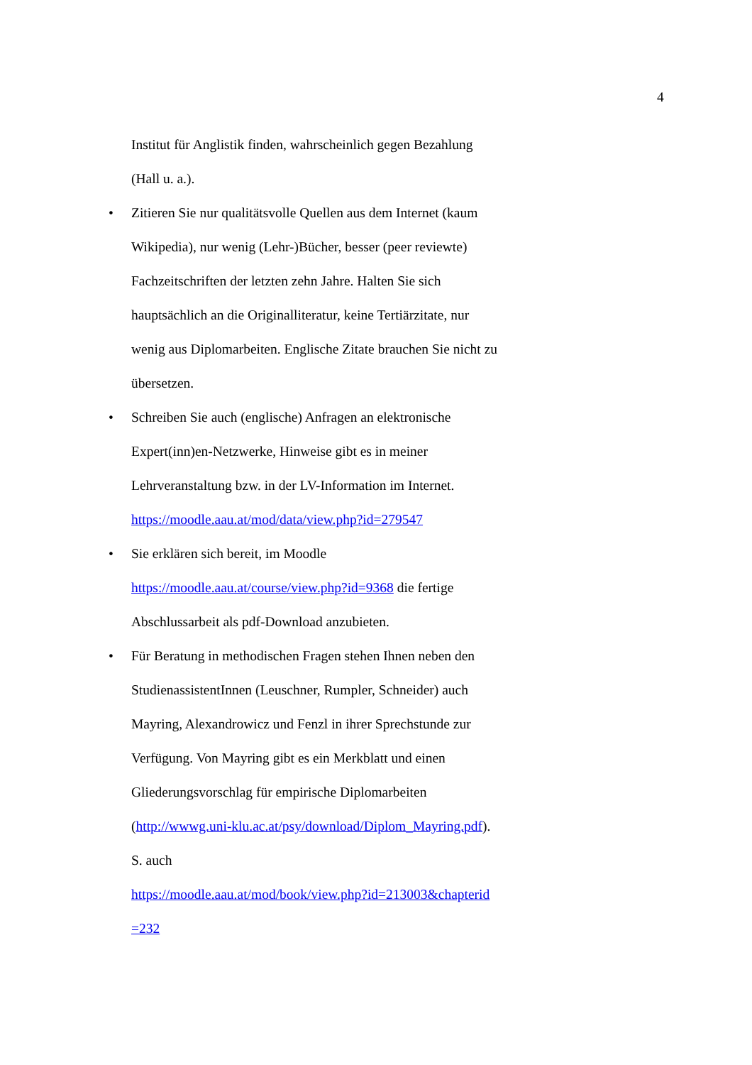4
Institut für Anglistik finden, wahrscheinlich gegen Bezahlung
(Hall u. a.).
• Zitieren Sie nur qualitätsvolle Quellen aus dem Internet (kaum
Wikipedia), nur wenig (Lehr-)Bücher, besser (peer reviewte)
Fachzeitschriften der letzten zehn Jahre. Halten Sie sich
hauptsächlich an die Originalliteratur, keine Tertiärzitate, nur
wenig aus Diplomarbeiten. Englische Zitate brauchen Sie nicht zu
übersetzen.
• Schreiben Sie auch (englische) Anfragen an elektronische
Expert(inn)en-Netzwerke, Hinweise gibt es in meiner
Lehrveranstaltung bzw. in der LV-Information im Internet.
https://moodle.aau.at/mod/data/view.php?id=279547
• Sie erklären sich bereit, im Moodle
https://moodle.aau.at/course/view.php?id=9368 die fertige
Abschlussarbeit als pdf-Download anzubieten.
• Für Beratung in methodischen Fragen stehen Ihnen neben den
StudienassistentInnen (Leuschner, Rumpler, Schneider) auch
Mayring, Alexandrowicz und Fenzl in ihrer Sprechstunde zur
Verfügung. Von Mayring gibt es ein Merkblatt und einen
Gliederungsvorschlag für empirische Diplomarbeiten
(http://wwwg.uni-klu.ac.at/psy/download/Diplom_Mayring.pdf).
S. auch
https://moodle.aau.at/mod/book/view.php?id=213003&chapterid
=232